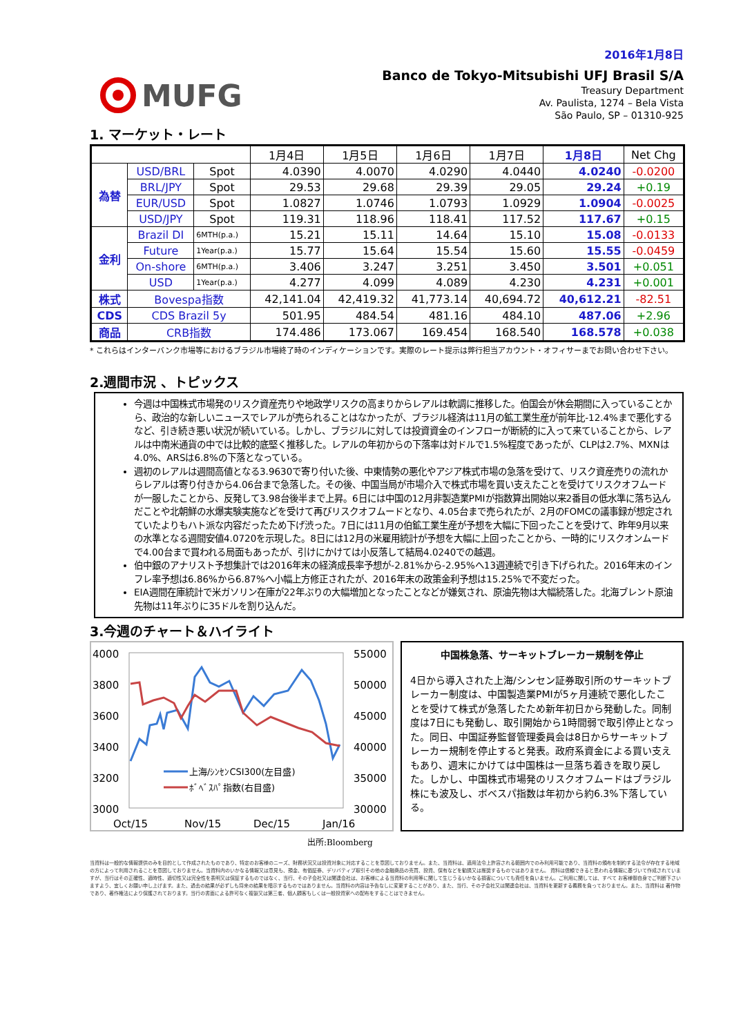2016年1月8日
MUFG
Banco de Tokyo-Mitsubishi UFJ Brasil S/A
Treasury Department
Av. Paulista, 1274 – Bela Vista
São Paulo, SP – 01310-925
1. マーケット・レート
| | | | 1月4日 | 1月5日 | 1月6日 | 1月7日 | 1月8日 | Net Chg |
| 為替 | USD/BRL | Spot | 4.0390 | 4.0070 | 4.0290 | 4.0440 | 4.0240 | -0.0200 |
| | BRL/JPY | Spot | 29.53 | 29.68 | 29.39 | 29.05 | 29.24 | +0.19 |
| | EUR/USD | Spot | 1.0827 | 1.0746 | 1.0793 | 1.0929 | 1.0904 | -0.0025 |
| | USD/JPY | Spot | 119.31 | 118.96 | 118.41 | 117.52 | 117.67 | +0.15 |
| 金利 | Brazil DI | 6MTH(p.a.) | 15.21 | 15.11 | 14.64 | 15.10 | 15.08 | -0.0133 |
| | Future | 1Year(p.a.) | 15.77 | 15.64 | 15.54 | 15.60 | 15.55 | -0.0459 |
| | On-shore | 6MTH(p.a.) | 3.406 | 3.247 | 3.251 | 3.450 | 3.501 | +0.051 |
| | USD | 1Year(p.a.) | 4.277 | 4.099 | 4.089 | 4.230 | 4.231 | +0.001 |
| 株式 | Bovespa指数 | | 42,141.04 | 42,419.32 | 41,773.14 | 40,694.72 | 40,612.21 | -82.51 |
| CDS | CDS Brazil 5y | | 501.95 | 484.54 | 481.16 | 484.10 | 487.06 | +2.96 |
| 商品 | CRB指数 | | 174.486 | 173.067 | 169.454 | 168.540 | 168.578 | +0.038 |
* これらはインターバンク市場等におけるブラジル市場終了時のインディケーションです。実際のレート提示は弊行担当アカウント・オフィサーまでお問い合わせ下さい。
2.週間市況 、トピックス
今週は中国株式市場発のリスク資産売りや地政学リスクの高まりからレアルは軟調に推移した。伯国会が休会期間に入っていることから、政治的な新しいニュースでレアルが売られることはなかったが、ブラジル経済は11月の鉱工業生産が前年比-12.4%まで悪化するなど、引き続き悪い状況が続いている。しかし、ブラジルに対しては投資資金のインフローが断続的に入って来ていることから、レアルは中南米通貨の中では比較的底堅く推移した。レアルの年初からの下落率は対ドルで1.5%程度であったが、CLPは2.7%、MXNは4.0%、ARSは6.8%の下落となっている。
週初のレアルは週間高値となる3.9630で寄り付いた後、中東情勢の悪化やアジア株式市場の急落を受けて、リスク資産売りの流れからレアルは寄り付きから4.06台まで急落した。その後、中国当局が市場介入で株式市場を買い支えたことを受けてリスクオフムードが一服したことから、反発して3.98台後半まで上昇。6日には中国の12月非製造業PMIが指数算出開始以来2番目の低水準に落ち込んだことや北朝鮮の水爆実験実施などを受けて再びリスクオフムードとなり、4.05台まで売られたが、2月のFOMCの議事録が想定されていたよりもハト派な内容だったため下げ渋った。7日には11月の伯鉱工業生産が予想を大幅に下回ったことを受けて、昨年9月以来の水準となる週間安値4.0720を示現した。8日には12月の米雇用統計が予想を大幅に上回ったことから、一時的にリスクオンムードで4.00台まで買われる局面もあったが、引けにかけては小反落して結局4.0240での越週。
伯中銀のアナリスト予想集計では2016年末の経済成長率予想が-2.81%から-2.95%へ13週連続で引き下げられた。2016年末のインフレ率予想は6.86%から6.87%へ小幅上方修正されたが、2016年末の政策金利予想は15.25%で不変だった。
EIA週間在庫統計で米ガソリン在庫が22年ぶりの大幅増加となったことなどが嫌気され、原油先物は大幅続落した。北海ブレント原油先物は11年ぶりに35ドルを割り込んだ。
3.今週のチャート＆ハイライト
4000
3800
3600
3400
3200
3000
55000
50000
45000
40000
35000
30000
Oct/15
Nov/15
Dec/15
Jan/16
上海/ｼﾝｾﾝCSI300(左目盛)
ﾎﾞﾍﾞｽﾊﾟ指数(右目盛)
中国株急落、サーキットブレーカー規制を停止
4日から導入された上海/シンセン証券取引所のサーキットブレーカー制度は、中国製造業PMIが5ヶ月連続で悪化したことを受けて株式が急落したため新年初日から発動した。同制度は7日にも発動し、取引開始から1時間弱で取引停止となった。同日、中国証券監督管理委員会は8日からサーキットブレーカー規制を停止すると発表。政府系資金による買い支えもあり、週末にかけては中国株は一旦落ち着きを取り戻した。しかし、中国株式市場発のリスクオフムードはブラジル株にも波及し、ボベスパ指数は年初から約6.3%下落している。
出所:Bloomberg
当資料は一般的な情報提供のみを目的として作成されたものであり、特定のお客様のニーズ、財務状況又は投資対象に対応することを意図しておりません。また、当資料は、適用法令上許容される範囲内でのみ利用可能であり、当資料の頒布を制約する法令が存在する地域の方によって利用されることを意図しておりません。当資料内のいかなる情報又は意見も、預金、有価証券、デリバティブ取引その他の金融商品の売買、投資、保有などを勧誘又は推奨するものではありません。 資料は信頼できると思われる情報に基づいて作成されていますが、当行はその正確性、適時性、適切性又は完全性を表明又は保証するものではなく、当行、その子会社又は関連会社は、お客様による当資料の利用等に関して生じうるいかなる損害についても責任を負いません。ご利用に関しては、すべて お客様御自身でご判断下さいますよう、宜しくお願い申し上げます。また、過去の結果が必ずしも将来の結果を暗示するものではありません。当資料の内容は予告なしに変更することがあり、また、当行、その子会社又は関連会社は、当資料を更新する義務を負っておりません。また、当資料は 著作物であり、著作権法により保護されております。当行の書面による許可なく複製又は第三者、個人顧客もしくは一般投資家への配布をすることはできません。